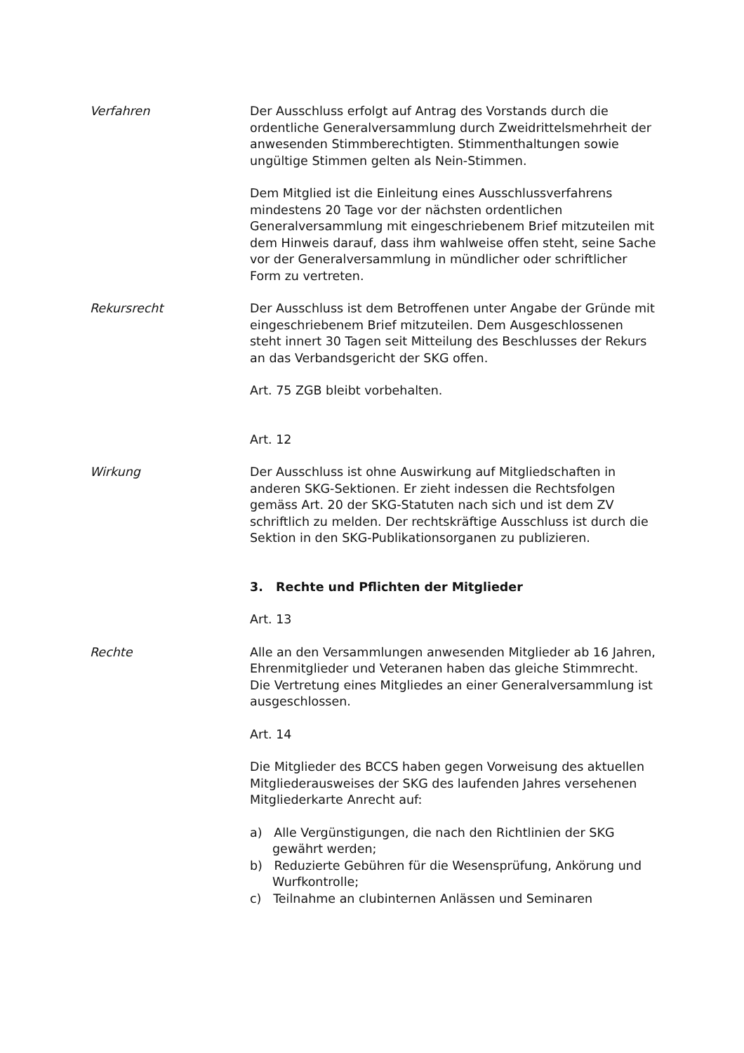Verfahren Der Ausschluss erfolgt auf Antrag des Vorstands durch die ordentliche Generalversammlung durch Zweidrittelsmehrheit der anwesenden Stimmberechtigten. Stimmenthaltungen sowie ungültige Stimmen gelten als Nein-Stimmen.
Dem Mitglied ist die Einleitung eines Ausschlussverfahrens mindestens 20 Tage vor der nächsten ordentlichen Generalversammlung mit eingeschriebenem Brief mitzuteilen mit dem Hinweis darauf, dass ihm wahlweise offen steht, seine Sache vor der Generalversammlung in mündlicher oder schriftlicher Form zu vertreten.
Rekursrecht Der Ausschluss ist dem Betroffenen unter Angabe der Gründe mit eingeschriebenem Brief mitzuteilen. Dem Ausgeschlossenen steht innert 30 Tagen seit Mitteilung des Beschlusses der Rekurs an das Verbandsgericht der SKG offen.
Art. 75 ZGB bleibt vorbehalten.
Art. 12
Wirkung Der Ausschluss ist ohne Auswirkung auf Mitgliedschaften in anderen SKG-Sektionen. Er zieht indessen die Rechtsfolgen gemäss Art. 20 der SKG-Statuten nach sich und ist dem ZV schriftlich zu melden. Der rechtskräftige Ausschluss ist durch die Sektion in den SKG-Publikationsorganen zu publizieren.
3. Rechte und Pflichten der Mitglieder
Art. 13
Rechte Alle an den Versammlungen anwesenden Mitglieder ab 16 Jahren, Ehrenmitglieder und Veteranen haben das gleiche Stimmrecht. Die Vertretung eines Mitgliedes an einer Generalversammlung ist ausgeschlossen.
Art. 14
Die Mitglieder des BCCS haben gegen Vorweisung des aktuellen Mitgliederausweises der SKG des laufenden Jahres versehenen Mitgliederkarte Anrecht auf:
a) Alle Vergünstigungen, die nach den Richtlinien der SKG gewährt werden;
b) Reduzierte Gebühren für die Wesensprüfung, Ankörung und Wurfkontrolle;
c) Teilnahme an clubinternen Anlässen und Seminaren